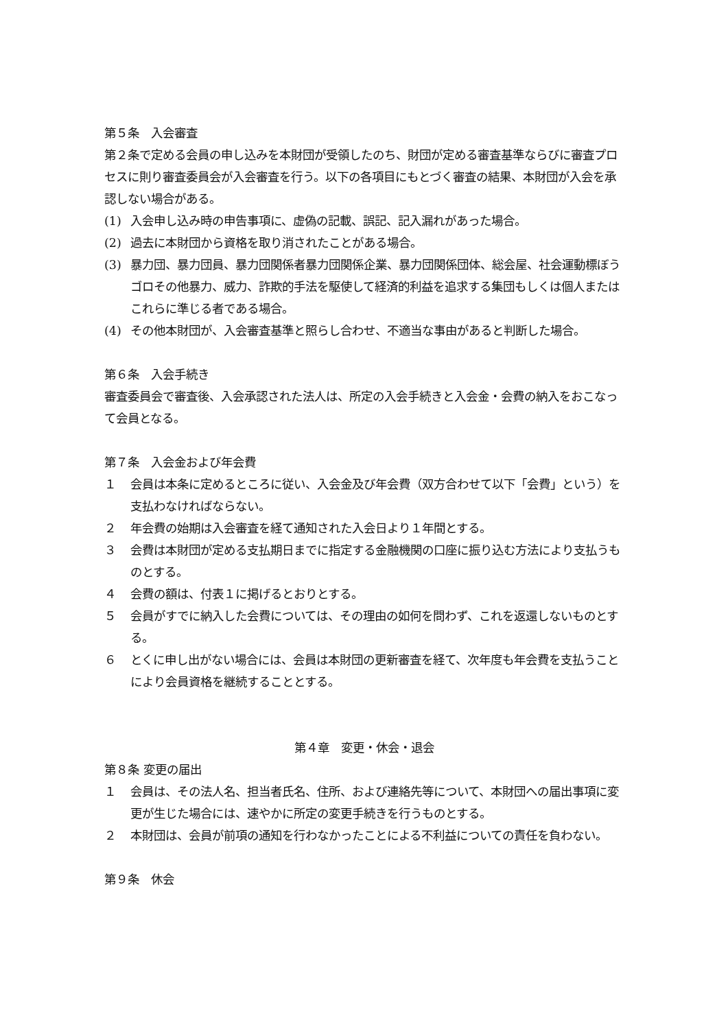第５条　入会審査
第２条で定める会員の申し込みを本財団が受領したのち、財団が定める審査基準ならびに審査プロセスに則り審査委員会が入会審査を行う。以下の各項目にもとづく審査の結果、本財団が入会を承認しない場合がある。
(1) 入会申し込み時の申告事項に、虚偽の記載、誤記、記入漏れがあった場合。
(2) 過去に本財団から資格を取り消されたことがある場合。
(3) 暴力団、暴力団員、暴力団関係者暴力団関係企業、暴力団関係団体、総会屋、社会運動標ぼうゴロその他暴力、威力、詐欺的手法を駆使して経済的利益を追求する集団もしくは個人またはこれらに準じる者である場合。
(4) その他本財団が、入会審査基準と照らし合わせ、不適当な事由があると判断した場合。
第６条　入会手続き
審査委員会で審査後、入会承認された法人は、所定の入会手続きと入会金・会費の納入をおこなって会員となる。
第７条　入会金および年会費
１ 会員は本条に定めるところに従い、入会金及び年会費（双方合わせて以下「会費」という）を支払わなければならない。
２ 年会費の始期は入会審査を経て通知された入会日より１年間とする。
３ 会費は本財団が定める支払期日までに指定する金融機関の口座に振り込む方法により支払うものとする。
４ 会費の額は、付表１に掲げるとおりとする。
５ 会員がすでに納入した会費については、その理由の如何を問わず、これを返還しないものとする。
６ とくに申し出がない場合には、会員は本財団の更新審査を経て、次年度も年会費を支払うことにより会員資格を継続することとする。
第４章　変更・休会・退会
第８条 変更の届出
１ 会員は、その法人名、担当者氏名、住所、および連絡先等について、本財団への届出事項に変更が生じた場合には、速やかに所定の変更手続きを行うものとする。
２ 本財団は、会員が前項の通知を行わなかったことによる不利益についての責任を負わない。
第９条　休会